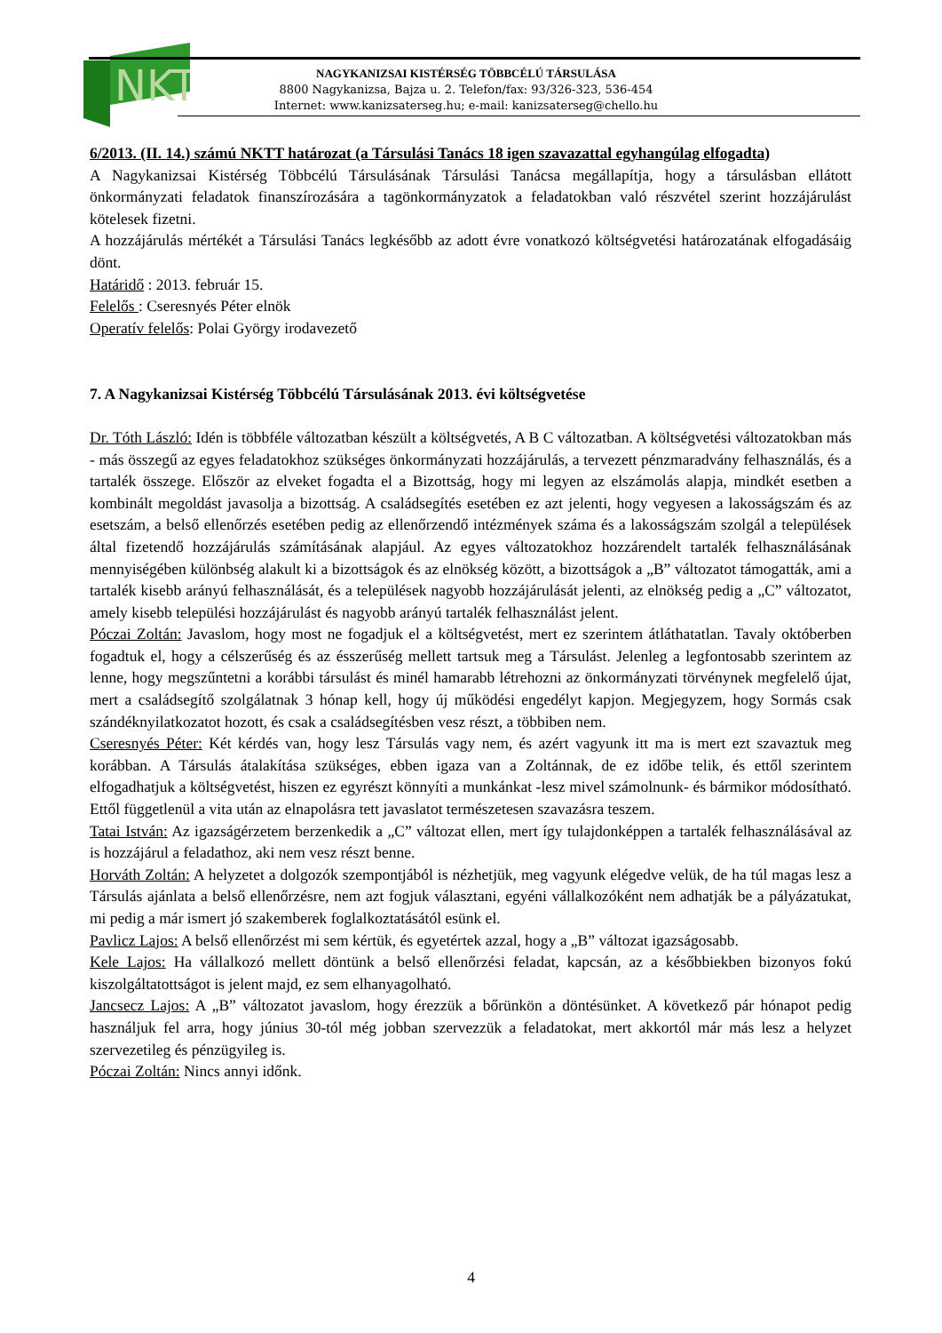NKT
NAGYKANIZSAI KISTÉRSÉG TÖBBCÉLÚ TÁRSULÁSA
8800 Nagykanizsa, Bajza u. 2. Telefon/fax: 93/326-323, 536-454
Internet: www.kanizsaterseg.hu; e-mail: kanizsaterseg@chello.hu
6/2013. (II. 14.) számú NKTT határozat (a Társulási Tanács 18 igen szavazattal egyhangúlag elfogadta)
A Nagykanizsai Kistérség Többcélú Társulásának Társulási Tanácsa megállapítja, hogy a társulásban ellátott önkormányzati feladatok finanszírozására a tagönkormányzatok a feladatokban való részvétel szerint hozzájárulást kötelesek fizetni.
A hozzájárulás mértékét a Társulási Tanács legkésőbb az adott évre vonatkozó költségvetési határozatának elfogadásáig dönt.
Határidő : 2013. február 15.
Felelős : Cseresnyés Péter elnök
Operatív felelős: Polai György irodavezető
7. A Nagykanizsai Kistérség Többcélú Társulásának 2013. évi költségvetése
Dr. Tóth László: Idén is többféle változatban készült a költségvetés, A B C változatban. A költségvetési változatokban más - más összegű az egyes feladatokhoz szükséges önkormányzati hozzájárulás, a tervezett pénzmaradvány felhasználás, és a tartalék összege. Először az elveket fogadta el a Bizottság, hogy mi legyen az elszámolás alapja, mindkét esetben a kombinált megoldást javasolja a bizottság. A családsegítés esetében ez azt jelenti, hogy vegyesen a lakosságszám és az esetszám, a belső ellenőrzés esetében pedig az ellenőrzendő intézmények száma és a lakosságszám szolgál a települések által fizetendő hozzájárulás számításának alapjául. Az egyes változatokhoz hozzárendelt tartalék felhasználásának mennyiségében különbség alakult ki a bizottságok és az elnökség között, a bizottságok a „B” változatot támogatták, ami a tartalék kisebb arányú felhasználását, és a települések nagyobb hozzájárulását jelenti, az elnökség pedig a „C” változatot, amely kisebb települési hozzájárulást és nagyobb arányú tartalék felhasználást jelent.
Póczai Zoltán: Javaslom, hogy most ne fogadjuk el a költségvetést, mert ez szerintem átláthatatlan. Tavaly októberben fogadtuk el, hogy a célszerűség és az ésszerűség mellett tartsuk meg a Társulást. Jelenleg a legfontosabb szerintem az lenne, hogy megszűntetni a korábbi társulást és minél hamarabb létrehozni az önkormányzati törvénynek megfelelő újat, mert a családsegítő szolgálatnak 3 hónap kell, hogy új működési engedélyt kapjon. Megjegyzem, hogy Sormás csak szándéknyilatkozatot hozott, és csak a családsegítésben vesz részt, a többiben nem.
Cseresnyés Péter: Két kérdés van, hogy lesz Társulás vagy nem, és azért vagyunk itt ma is mert ezt szavaztuk meg korábban. A Társulás átalakítása szükséges, ebben igaza van a Zoltánnak, de ez időbe telik, és ettől szerintem elfogadhatjuk a költségvetést, hiszen ez egyrészt könnyíti a munkánkat -lesz mivel számolnunk- és bármikor módosítható. Ettől függetlenül a vita után az elnapolásra tett javaslatot természetesen szavazásra teszem.
Tatai István: Az igazságérzetem berzenkedik a „C” változat ellen, mert így tulajdonképpen a tartalék felhasználásával az is hozzájárul a feladathoz, aki nem vesz részt benne.
Horváth Zoltán: A helyzetet a dolgozók szempontjából is nézhetjük, meg vagyunk elégedve velük, de ha túl magas lesz a Társulás ajánlata a belső ellenőrzésre, nem azt fogjuk választani, egyéni vállalkozóként nem adhatják be a pályázatukat, mi pedig a már ismert jó szakemberek foglalkoztatásától esünk el.
Pavlicz Lajos: A belső ellenőrzést mi sem kértük, és egyetértek azzal, hogy a „B” változat igazságosabb.
Kele Lajos: Ha vállalkozó mellett döntünk a belső ellenőrzési feladat, kapcsán, az a későbbiekben bizonyos fokú kiszolgáltatottságot is jelent majd, ez sem elhanyagolható.
Jancsecz Lajos: A „B” változatot javaslom, hogy érezzük a bőrünkön a döntésünket. A következő pár hónapot pedig használjuk fel arra, hogy június 30-tól még jobban szervezzük a feladatokat, mert akkortól már más lesz a helyzet szervezetileg és pénzügyileg is.
Póczai Zoltán: Nincs annyi időnk.
4